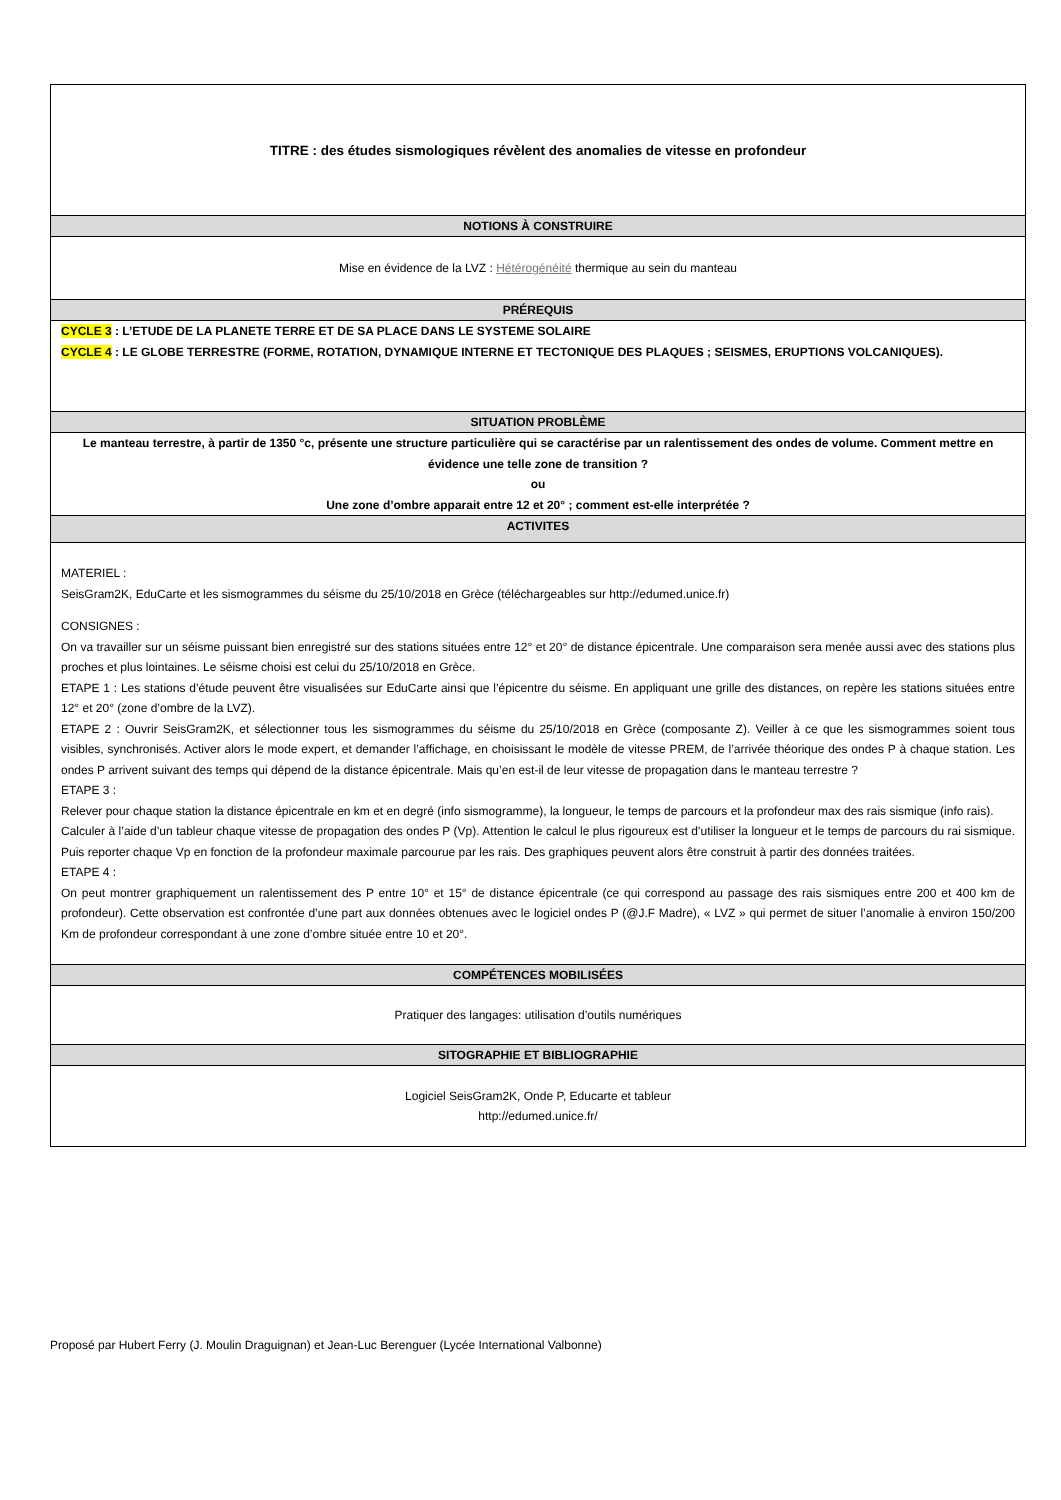| TITRE : des études sismologiques révèlent des anomalies de vitesse en profondeur |
| NOTIONS À CONSTRUIRE |
| Mise en évidence de la LVZ : Hétérogénéité thermique au sein du manteau |
| PRÉREQUIS |
| CYCLE 3 : L’ETUDE DE LA PLANETE TERRE ET DE SA PLACE DANS LE SYSTEME SOLAIRE CYCLE 4 : LE GLOBE TERRESTRE (FORME, ROTATION, DYNAMIQUE INTERNE ET TECTONIQUE DES PLAQUES ; SEISMES, ERUPTIONS VOLCANIQUES). |
| SITUATION PROBLÈME |
| Le manteau terrestre, à partir de 1350 °c, présente une structure particulière qui se caractérise par un ralentissement des ondes de volume. Comment mettre en évidence une telle zone de transition ? ou Une zone d’ombre apparait entre 12 et 20° ; comment est-elle interprétée ? |
| ACTIVITES |
| MATERIEL : SeisGram2K, EduCarte et les sismogrammes du séisme du 25/10/2018 en Grèce (téléchargeables sur http://edumed.unice.fr) CONSIGNES : On va travailler sur un séisme puissant bien enregistré sur des stations situées entre 12° et 20° de distance épicentrale. Une comparaison sera menée aussi avec des stations plus proches et plus lointaines. Le séisme choisi est celui du 25/10/2018 en Grèce. ETAPE 1 : Les stations d’étude peuvent être visualisées sur EduCarte ainsi que l’épicentre du séisme. En appliquant une grille des distances, on repère les stations situées entre 12° et 20° (zone d’ombre de la LVZ). ETAPE 2 : Ouvrir SeisGram2K, et sélectionner tous les sismogrammes du séisme du 25/10/2018 en Grèce (composante Z). Veiller à ce que les sismogrammes soient tous visibles, synchronisés. Activer alors le mode expert, et demander l’affichage, en choisissant le modèle de vitesse PREM, de l’arrivée théorique des ondes P à chaque station. Les ondes P arrivent suivant des temps qui dépend de la distance épicentrale. Mais qu’en est-il de leur vitesse de propagation dans le manteau terrestre ? ETAPE 3 : Relever pour chaque station la distance épicentrale en km et en degré (info sismogramme), la longueur, le temps de parcours et la profondeur max des rais sismique (info rais). Calculer à l’aide d’un tableur chaque vitesse de propagation des ondes P (Vp). Attention le calcul le plus rigoureux est d’utiliser la longueur et le temps de parcours du rai sismique. Puis reporter chaque Vp en fonction de la profondeur maximale parcourue par les rais. Des graphiques peuvent alors être construit à partir des données traitées. ETAPE 4 : On peut montrer graphiquement un ralentissement des P entre 10° et 15° de distance épicentrale (ce qui correspond au passage des rais sismiques entre 200 et 400 km de profondeur). Cette observation est confrontée d’une part aux données obtenues avec le logiciel ondes P (@J.F Madre), « LVZ » qui permet de situer l’anomalie à environ 150/200 Km de profondeur correspondant à une zone d’ombre située entre 10 et 20°. |
| COMPÉTENCES MOBILISÉES |
| Pratiquer des langages: utilisation d’outils numériques |
| SITOGRAPHIE ET BIBLIOGRAPHIE |
| Logiciel SeisGram2K, Onde P, Educarte et tableur http://edumed.unice.fr/ |
Proposé par Hubert Ferry (J. Moulin Draguignan) et Jean-Luc Berenguer (Lycée International Valbonne)